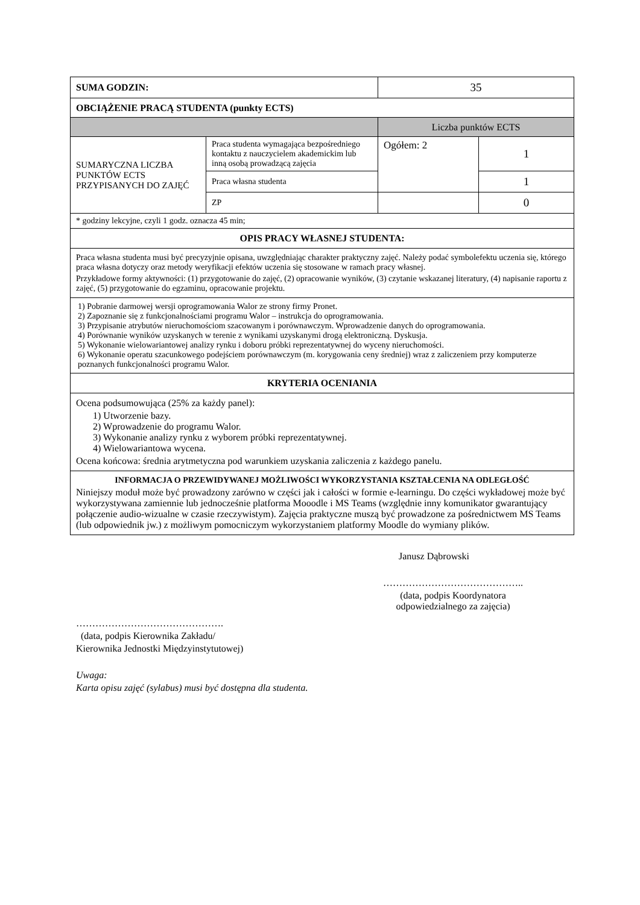| SUMA GODZIN: | | 35 | |
| OBCIĄŻENIE PRACĄ STUDENTA (punkty ECTS) | | | |
| | | Liczba punktów ECTS | |
| SUMARYCZNA LICZBA PUNKTÓW ECTS PRZYPISANYCH DO ZAJĘĆ | Praca studenta wymagająca bezpośredniego kontaktu z nauczycielem akademickim lub inną osobą prowadzącą zajęcia | Ogółem: 2 | 1 |
| | Praca własna studenta | | 1 |
| | ZP | | 0 |
| * godziny lekcyjne, czyli 1 godz. oznacza 45 min; | | | |
| OPIS PRACY WŁASNEJ STUDENTA: | | | |
| Praca własna studenta musi być precyzyjnie opisana, uwzględniając charakter praktyczny zajęć. Należy podać symbolefektu uczenia się, którego praca własna dotyczy oraz metody weryfikacji efektów uczenia się stosowane w ramach pracy własnej. Przykładowe formy aktywności: (1) przygotowanie do zajęć, (2) opracowanie wyników, (3) czytanie wskazanej literatury, (4) napisanie raportu z zajęć, (5) przygotowanie do egzaminu, opracowanie projektu. | | | |
| 1) Pobranie darmowej wersji oprogramowania Walor ze strony firmy Pronet. 2) Zapoznanie się z funkcjonalnościami programu Walor – instrukcja do oprogramowania. 3) Przypisanie atrybutów nieruchomościom szacowanym i porównawczym. Wprowadzenie danych do oprogramowania. 4) Porównanie wyników uzyskanych w terenie z wynikami uzyskanymi drogą elektroniczną. Dyskusja. 5) Wykonanie wielowariantowej analizy rynku i doboru próbki reprezentatywnej do wyceny nieruchomości. 6) Wykonanie operatu szacunkowego podejściem porównawczym (m. korygowania ceny średniej) wraz z zaliczeniem przy komputerze poznanych funkcjonalności programu Walor. | | | |
| KRYTERIA OCENIANIA | | | |
| Ocena podsumowująca (25% za każdy panel): 1) Utworzenie bazy. 2) Wprowadzenie do programu Walor. 3) Wykonanie analizy rynku z wyborem próbki reprezentatywnej. 4) Wielowariantowa wycena. Ocena końcowa: średnia arytmetyczna pod warunkiem uzyskania zaliczenia z każdego panelu. | | | |
| INFORMACJA O PRZEWIDYWANEJ MOŻLIWOŚCI WYKORZYSTANIA KSZTAŁCENIA NA ODLEGŁOŚĆ Niniejszy moduł może być prowadzony zarówno w części jak i całości w formie e-learningu. Do części wykładowej może być wykorzystywana zamiennie lub jednocześnie platforma Mooodle i MS Teams (względnie inny komunikator gwarantujący połączenie audio-wizualne w czasie rzeczywistym). Zajęcia praktyczne muszą być prowadzone za pośrednictwem MS Teams (lub odpowiednik jw.) z możliwym pomocniczym wykorzystaniem platformy Moodle do wymiany plików. | | | |
Janusz Dąbrowski
……………………………………..
(data, podpis Koordynatora odpowiedzialnego za zajęcia)
……………………………………….
(data, podpis Kierownika Zakładu/
Kierownika Jednostki Międzyinstytutowej)
Uwaga:
Karta opisu zajęć (sylabus) musi być dostępna dla studenta.